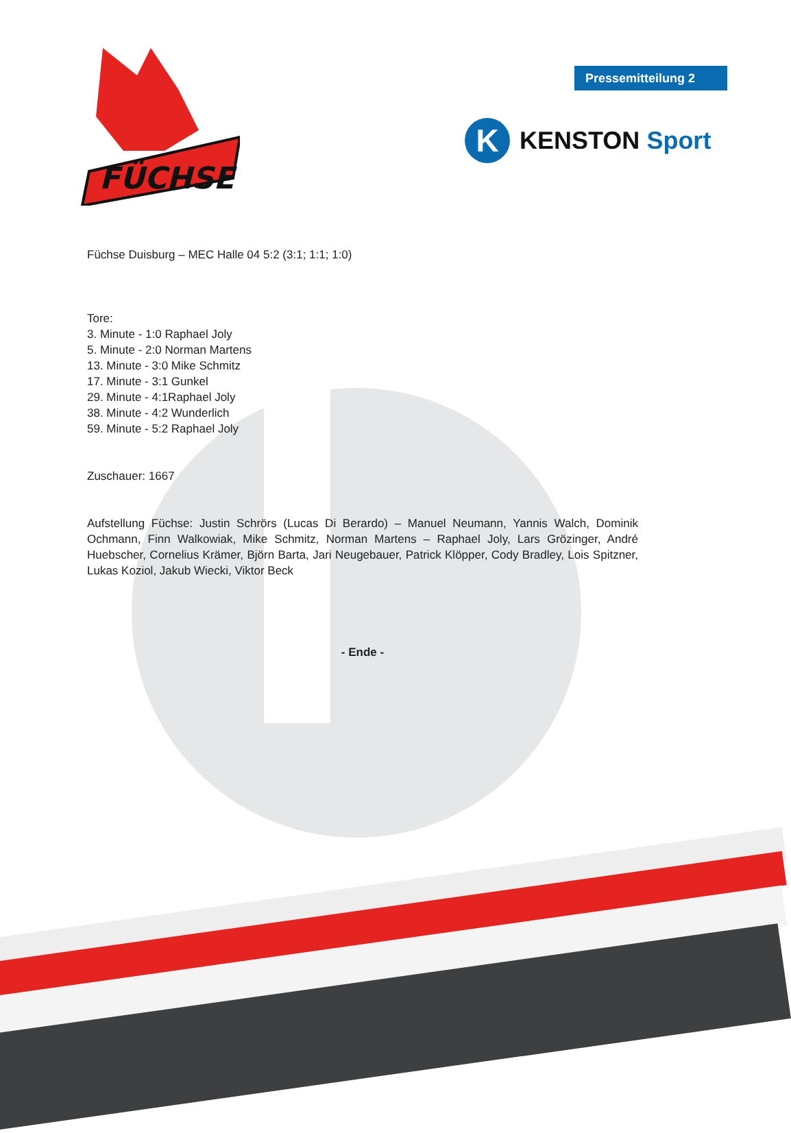FÜCHSE
Pressemitteilung 2
K
KENSTON Sport
Füchse Duisburg – MEC Halle 04 5:2 (3:1; 1:1; 1:0)
Tore:
3. Minute - 1:0 Raphael Joly
5. Minute - 2:0 Norman Martens
13. Minute - 3:0 Mike Schmitz
17. Minute - 3:1 Gunkel
29. Minute - 4:1Raphael Joly
38. Minute - 4:2 Wunderlich
59. Minute - 5:2 Raphael Joly
Zuschauer: 1667
Aufstellung Füchse: Justin Schrörs (Lucas Di Berardo) – Manuel Neumann, Yannis Walch, Dominik Ochmann, Finn Walkowiak, Mike Schmitz, Norman Martens – Raphael Joly, Lars Grözinger, André Huebscher, Cornelius Krämer, Björn Barta, Jari Neugebauer, Patrick Klöpper, Cody Bradley, Lois Spitzner, Lukas Koziol, Jakub Wiecki, Viktor Beck
- Ende -